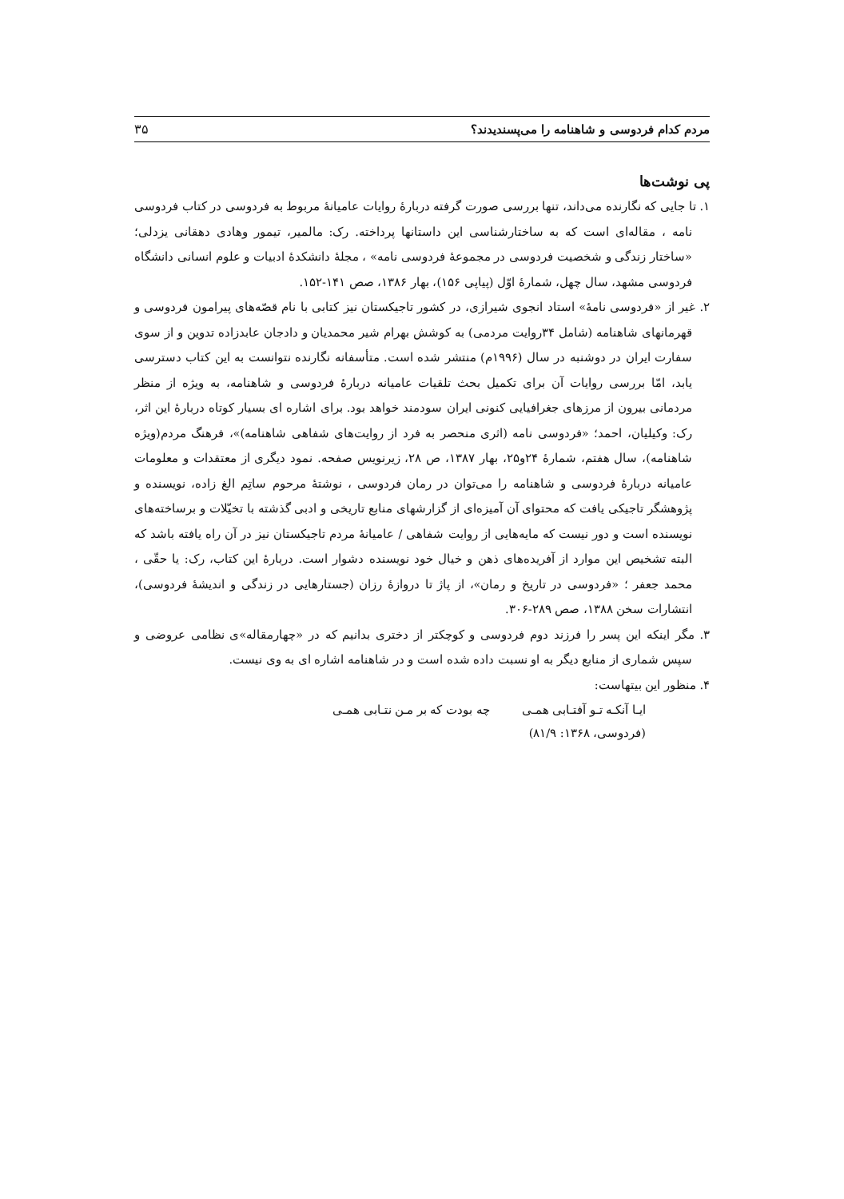مردم کدام فردوسی و شاهنامه را می‌پسندیدند؟ ۳۵
پی نوشت‌ها
۱. تا جایی که نگارنده می‌داند، تنها بررسی صورت گرفته دربارهٔ روایات عامیانهٔ مربوط به فردوسی در کتاب فردوسی نامه ، مقاله‌ای است که به ساختارشناسی این داستانها پرداخته. رک: مالمیر، تیمور وهادی دهقانی یزدلی؛ «ساختار زندگی و شخصیت فردوسی در مجموعهٔ فردوسی نامه» ، مجلهٔ دانشکدهٔ ادبیات و علوم انسانی دانشگاه فردوسی مشهد، سال چهل، شمارهٔ اوّل (پیاپی ۱۵۶)، بهار ۱۳۸۶، صص ۱۴۱-۱۵۲.
۲. غیر از «فردوسی نامهٔ» استاد انجوی شیرازی، در کشور تاجیکستان نیز کتابی با نام قصّه‌های پیرامون فردوسی و قهرمانهای شاهنامه (شامل ۳۴روایت مردمی) به کوشش بهرام شیر محمدیان و دادجان عابدزاده تدوین و از سوی سفارت ایران در دوشنبه در سال (۱۹۹۶م) منتشر شده است. متأسفانه نگارنده نتوانست به این کتاب دسترسی یابد، امّا بررسی روایات آن برای تکمیل بحث تلقیات عامیانه دربارهٔ فردوسی و شاهنامه، به ویژه از منظر مردمانی بیرون از مرزهای جغرافیایی کنونی ایران سودمند خواهد بود. برای اشاره ای بسیار کوتاه دربارهٔ این اثر، رک: وکیلیان، احمد؛ «فردوسی نامه (اثری منحصر به فرد از روایت‌های شفاهی شاهنامه)»، فرهنگ مردم(ویژه شاهنامه)، سال هفتم، شمارهٔ ۲۴و۲۵، بهار ۱۳۸۷، ص ۲۸، زیرنویس صفحه. نمود دیگری از معتقدات و معلومات عامیانه دربارهٔ فردوسی و شاهنامه را می‌توان در رمان فردوسی ، نوشتهٔ مرحوم ساتِم الغ زاده، نویسنده و پژوهشگر تاجیکی یافت که محتوای آن آمیزه‌ای از گزارشهای منابع تاریخی و ادبی گذشته با تخیّلات و برساخته‌های نویسنده است و دور نیست که مایه‌هایی از روایت شفاهی / عامیانهٔ مردم تاجیکستان نیز در آن راه یافته باشد که البته تشخیص این موارد از آفریده‌های ذهن و خیال خود نویسنده دشوار است. دربارهٔ این کتاب، رک: یا حقّی ، محمد جعفر ؛ «فردوسی در تاریخ و رمان»، از پاژ تا دروازهٔ رزان (جستارهایی در زندگی و اندیشهٔ فردوسی)، انتشارات سخن ۱۳۸۸، صص ۲۸۹-۳۰۶.
۳. مگر اینکه این پسر را فرزند دوم فردوسی و کوچکتر از دختری بدانیم که در «چهارمقاله»ی نظامی عروضی و سپس شماری از منابع دیگر به او نسبت داده شده است و در شاهنامه اشاره ای به وی نیست.
۴. منظور این بیتهاست:
ایـا آنکـه تـو آفتـابی همـی چه بودت که بر مـن نتـابی همـی
(فردوسی، ۱۳۶۸: ۸۱/۹)